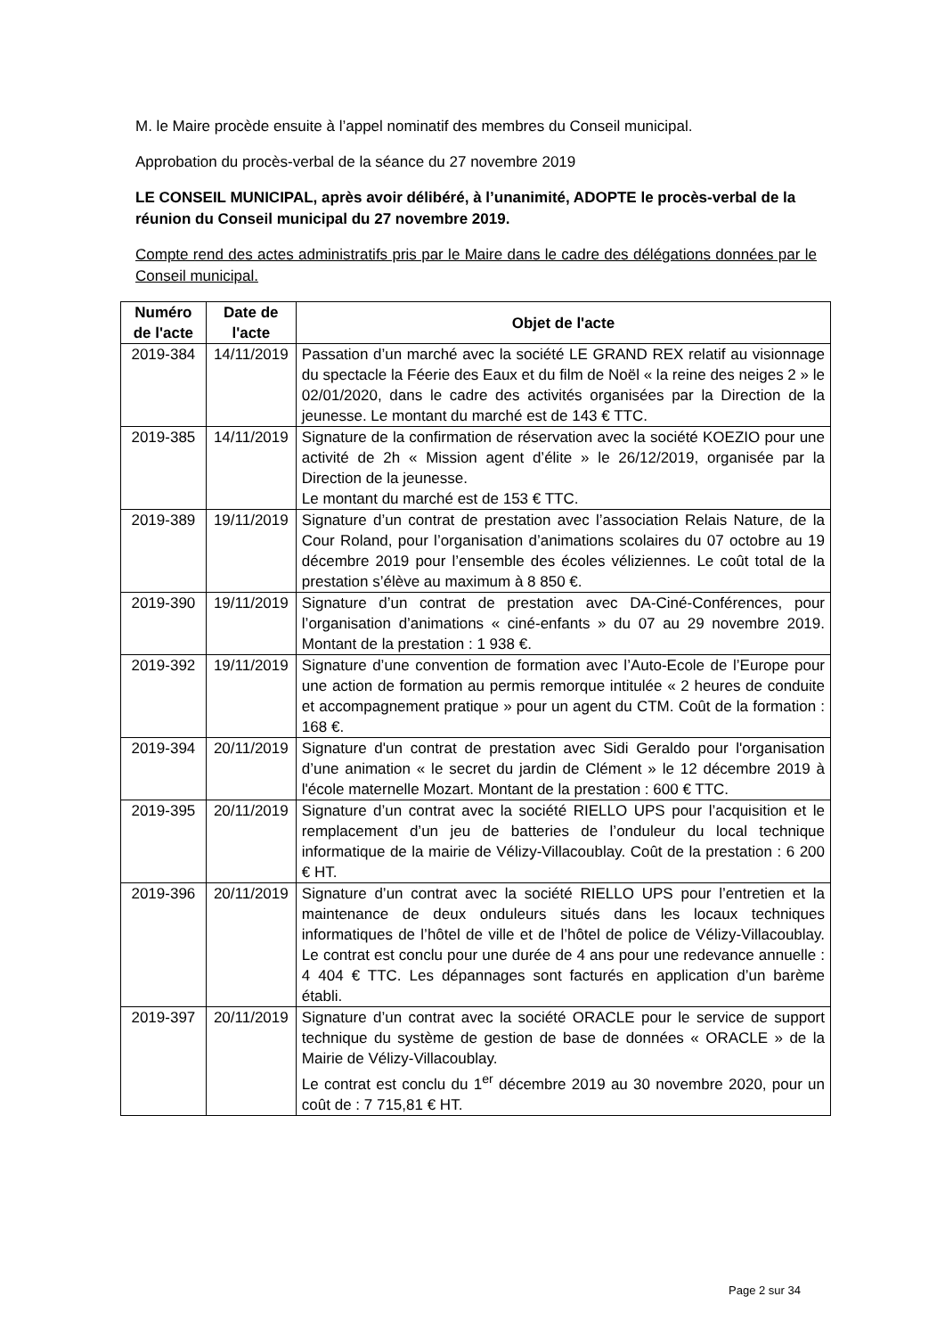M. le Maire procède ensuite à l’appel nominatif des membres du Conseil municipal.
Approbation du procès-verbal de la séance du 27 novembre 2019
LE CONSEIL MUNICIPAL, après avoir délibéré, à l’unanimité, ADOPTE le procès-verbal de la réunion du Conseil municipal du 27 novembre 2019.
Compte rend des actes administratifs pris par le Maire dans le cadre des délégations données par le Conseil municipal.
| Numéro de l'acte | Date de l'acte | Objet de l'acte |
| --- | --- | --- |
| 2019-384 | 14/11/2019 | Passation d’un marché avec la société LE GRAND REX relatif au visionnage du spectacle la Féerie des Eaux et du film de Noël « la reine des neiges 2 » le 02/01/2020, dans le cadre des activités organisées par la Direction de la jeunesse. Le montant du marché est de 143 € TTC. |
| 2019-385 | 14/11/2019 | Signature de la confirmation de réservation avec la société KOEZIO pour une activité de 2h « Mission agent d’élite » le 26/12/2019, organisée par la Direction de la jeunesse. Le montant du marché est de 153 € TTC. |
| 2019-389 | 19/11/2019 | Signature d’un contrat de prestation avec l’association Relais Nature, de la Cour Roland, pour l’organisation d’animations scolaires du 07 octobre au 19 décembre 2019 pour l’ensemble des écoles véliziennes. Le coût total de la prestation s’élève au maximum à 8 850 €. |
| 2019-390 | 19/11/2019 | Signature d’un contrat de prestation avec DA-Ciné-Conférences, pour l’organisation d’animations « ciné-enfants » du 07 au 29 novembre 2019. Montant de la prestation : 1 938 €. |
| 2019-392 | 19/11/2019 | Signature d’une convention de formation avec l’Auto-Ecole de l’Europe pour une action de formation au permis remorque intitulée « 2 heures de conduite et accompagnement pratique » pour un agent du CTM. Coût de la formation : 168 €. |
| 2019-394 | 20/11/2019 | Signature d'un contrat de prestation avec Sidi Geraldo pour l'organisation d’une animation « le secret du jardin de Clément » le 12 décembre 2019 à l'école maternelle Mozart. Montant de la prestation : 600 € TTC. |
| 2019-395 | 20/11/2019 | Signature d’un contrat avec la société RIELLO UPS pour l’acquisition et le remplacement d’un jeu de batteries de l’onduleur du local technique informatique de la mairie de Vélizy-Villacoublay. Coût de la prestation : 6 200 € HT. |
| 2019-396 | 20/11/2019 | Signature d’un contrat avec la société RIELLO UPS pour l’entretien et la maintenance de deux onduleurs situés dans les locaux techniques informatiques de l’hôtel de ville et de l’hôtel de police de Vélizy-Villacoublay. Le contrat est conclu pour une durée de 4 ans pour une redevance annuelle : 4 404 € TTC. Les dépannages sont facturés en application d’un barème établi. |
| 2019-397 | 20/11/2019 | Signature d’un contrat avec la société ORACLE pour le service de support technique du système de gestion de base de données « ORACLE » de la Mairie de Vélizy-Villacoublay. Le contrat est conclu du 1<sup>er</sup> décembre 2019 au 30 novembre 2020, pour un coût de : 7 715,81 € HT. |
Page 2 sur 34